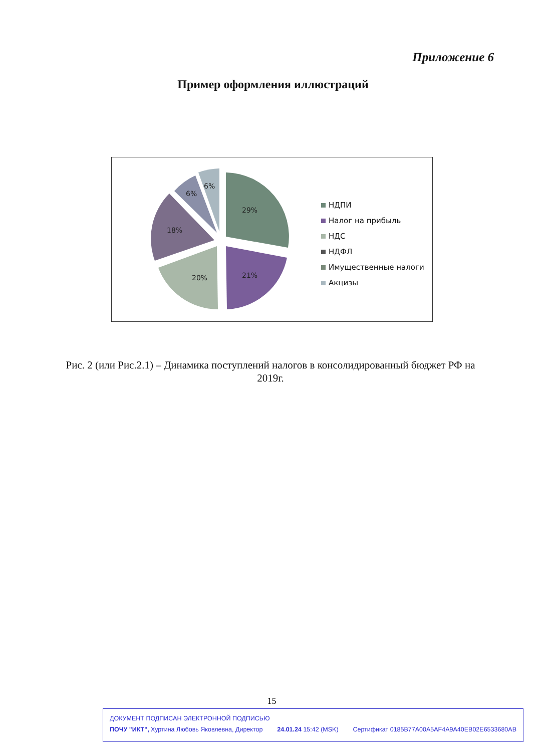Приложение 6
Пример оформления иллюстраций
29%
21%
20%
18%
6%
6%
НДПИ
Налог на прибыль
НДС
НДФЛ
Имущественные налоги
Акцизы
Рис. 2 (или Рис.2.1) – Динамика поступлений налогов в консолидированный бюджет РФ на 2019г.
15
ДОКУМЕНТ ПОДПИСАН ЭЛЕКТРОННОЙ ПОДПИСЬЮ
ПОЧУ "ИКТ", Хуртина Любовь Яковлевна, Директор 24.01.24 15:42 (MSK) Сертификат 0185B77A00A5AF4A9A40EB02E6533680AB